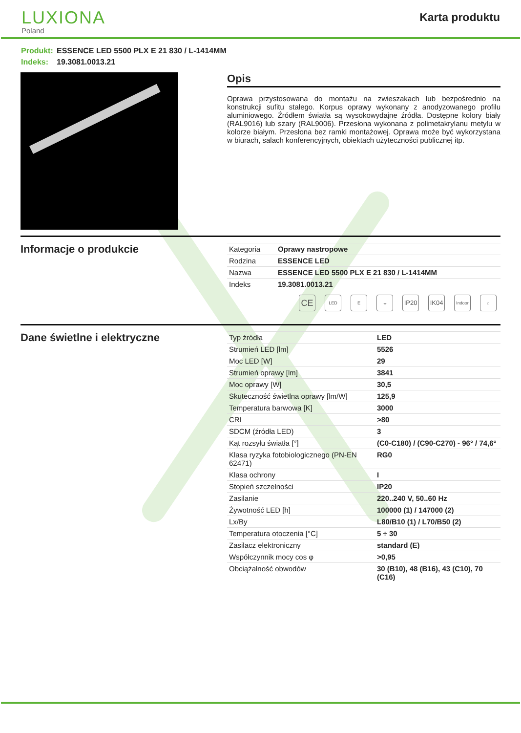LUXIONA
Poland
Karta produktu
Produkt: ESSENCE LED 5500 PLX E 21 830 / L-1414MM
Indeks: 19.3081.0013.21
Opis
Oprawa przystosowana do montażu na zwieszakach lub bezpośrednio na konstrukcji sufitu stałego. Korpus oprawy wykonany z anodyzowanego profilu aluminiowego. Źródłem światła są wysokowydajne źródła. Dostępne kolory biały (RAL9016) lub szary (RAL9006). Przesłona wykonana z polimetakrylanu metylu w kolorze białym. Przesłona bez ramki montażowej. Oprawa może być wykorzystana w biurach, salach konferencyjnych, obiektach użyteczności publicznej itp.
Informacje o produkcie
| Kategoria | Oprawy nastropowe |
| Rodzina | ESSENCE LED |
| Nazwa | ESSENCE LED 5500 PLX E 21 830 / L-1414MM |
| Indeks | 19.3081.0013.21 |
CE
LED E ⏚
IP20 IK04
Indoor
⌂
Dane świetlne i elektryczne
| Typ źródła | LED |
| Strumień LED [lm] | 5526 |
| Moc LED [W] | 29 |
| Strumień oprawy [lm] | 3841 |
| Moc oprawy [W] | 30,5 |
| Skuteczność świetlna oprawy [lm/W] | 125,9 |
| Temperatura barwowa [K] | 3000 |
| CRI | >80 |
| SDCM (źródła LED) | 3 |
| Kąt rozsyłu światła [°] | (C0-C180) / (C90-C270) - 96° / 74,6° |
| Klasa ryzyka fotobiologicznego (PN-EN 62471) | RG0 |
| Klasa ochrony | I |
| Stopień szczelności | IP20 |
| Zasilanie | 220..240 V, 50..60 Hz |
| Żywotność LED [h] | 100000 (1) / 147000 (2) |
| Lx/By | L80/B10 (1) / L70/B50 (2) |
| Temperatura otoczenia [°C] | 5 ÷ 30 |
| Zasilacz elektroniczny | standard (E) |
| Współczynnik mocy cos φ | >0,95 |
| Obciążalność obwodów | 30 (B10), 48 (B16), 43 (C10), 70 (C16) |